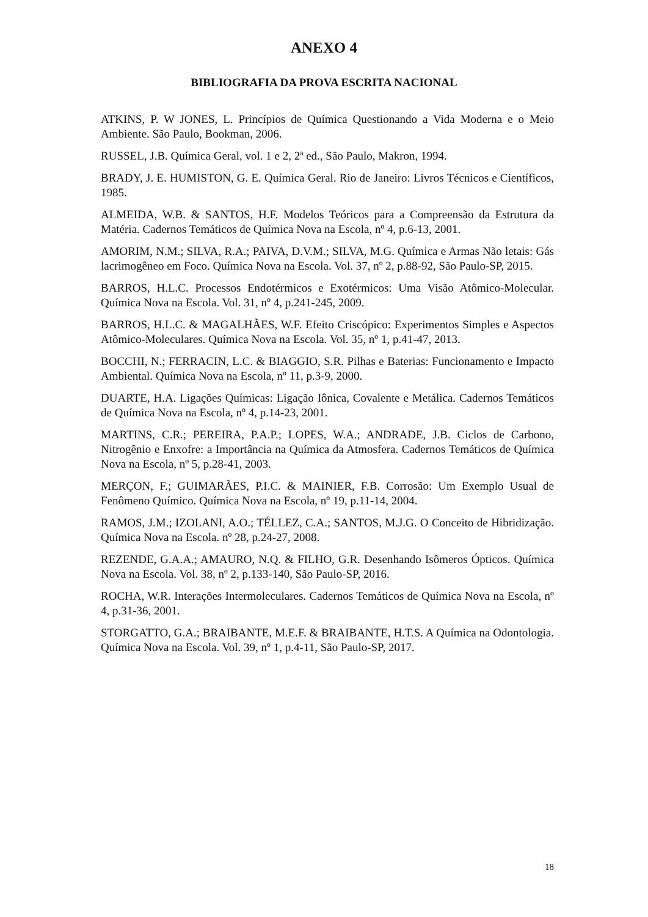ANEXO 4
BIBLIOGRAFIA DA PROVA ESCRITA NACIONAL
ATKINS, P. W JONES, L. Princípios de Química Questionando a Vida Moderna e o Meio Ambiente. São Paulo, Bookman, 2006.
RUSSEL, J.B. Química Geral, vol. 1 e 2, 2ª ed., São Paulo, Makron, 1994.
BRADY, J. E. HUMISTON, G. E. Química Geral. Rio de Janeiro: Livros Técnicos e Científicos, 1985.
ALMEIDA, W.B. & SANTOS, H.F. Modelos Teóricos para a Compreensão da Estrutura da Matéria. Cadernos Temáticos de Química Nova na Escola, nº 4, p.6-13, 2001.
AMORIM, N.M.; SILVA, R.A.; PAIVA, D.V.M.; SILVA, M.G. Química e Armas Não letais: Gás lacrimogêneo em Foco. Química Nova na Escola. Vol. 37, nº 2, p.88-92, São Paulo-SP, 2015.
BARROS, H.L.C. Processos Endotérmicos e Exotérmicos: Uma Visão Atômico-Molecular. Química Nova na Escola. Vol. 31, nº 4, p.241-245, 2009.
BARROS, H.L.C. & MAGALHÃES, W.F. Efeito Criscópico: Experimentos Simples e Aspectos Atômico-Moleculares. Química Nova na Escola. Vol. 35, nº 1, p.41-47, 2013.
BOCCHI, N.; FERRACIN, L.C. & BIAGGIO, S.R. Pilhas e Baterias: Funcionamento e Impacto Ambiental. Química Nova na Escola, nº 11, p.3-9, 2000.
DUARTE, H.A. Ligações Químicas: Ligação Iônica, Covalente e Metálica. Cadernos Temáticos de Química Nova na Escola, nº 4, p.14-23, 2001.
MARTINS, C.R.; PEREIRA, P.A.P.; LOPES, W.A.; ANDRADE, J.B. Ciclos de Carbono, Nitrogênio e Enxofre: a Importância na Química da Atmosfera. Cadernos Temáticos de Química Nova na Escola, nº 5, p.28-41, 2003.
MERÇON, F.; GUIMARÃES, P.I.C. & MAINIER, F.B. Corrosão: Um Exemplo Usual de Fenômeno Químico. Química Nova na Escola, nº 19, p.11-14, 2004.
RAMOS, J.M.; IZOLANI, A.O.; TÉLLEZ, C.A.; SANTOS, M.J.G. O Conceito de Hibridização. Química Nova na Escola. nº 28, p.24-27, 2008.
REZENDE, G.A.A.; AMAURO, N.Q. & FILHO, G.R. Desenhando Isômeros Ópticos. Química Nova na Escola. Vol. 38, nº 2, p.133-140, São Paulo-SP, 2016.
ROCHA, W.R. Interações Intermoleculares. Cadernos Temáticos de Química Nova na Escola, nº 4, p.31-36, 2001.
STORGATTO, G.A.; BRAIBANTE, M.E.F. & BRAIBANTE, H.T.S. A Química na Odontologia. Química Nova na Escola. Vol. 39, nº 1, p.4-11, São Paulo-SP, 2017.
18